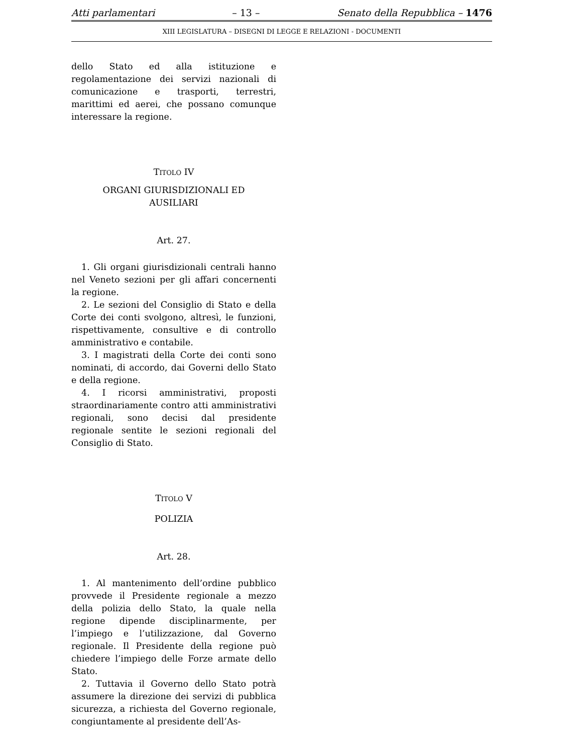Atti parlamentari – 13 – Senato della Repubblica – 1476
XIII LEGISLATURA – DISEGNI DI LEGGE E RELAZIONI - DOCUMENTI
dello Stato ed alla istituzione e regolamentazione dei servizi nazionali di comunicazione e trasporti, terrestri, marittimi ed aerei, che possano comunque interessare la regione.
TITOLO IV
ORGANI GIURISDIZIONALI ED
AUSILIARI
Art. 27.
1. Gli organi giurisdizionali centrali hanno nel Veneto sezioni per gli affari concernenti la regione.
2. Le sezioni del Consiglio di Stato e della Corte dei conti svolgono, altresì, le funzioni, rispettivamente, consultive e di controllo amministrativo e contabile.
3. I magistrati della Corte dei conti sono nominati, di accordo, dai Governi dello Stato e della regione.
4. I ricorsi amministrativi, proposti straordinariamente contro atti amministrativi regionali, sono decisi dal presidente regionale sentite le sezioni regionali del Consiglio di Stato.
TITOLO V
POLIZIA
Art. 28.
1. Al mantenimento dell’ordine pubblico provvede il Presidente regionale a mezzo della polizia dello Stato, la quale nella regione dipende disciplinarmente, per l’impiego e l’utilizzazione, dal Governo regionale. Il Presidente della regione può chiedere l’impiego delle Forze armate dello Stato.
2. Tuttavia il Governo dello Stato potrà assumere la direzione dei servizi di pubblica sicurezza, a richiesta del Governo regionale, congiuntamente al presidente dell’As-